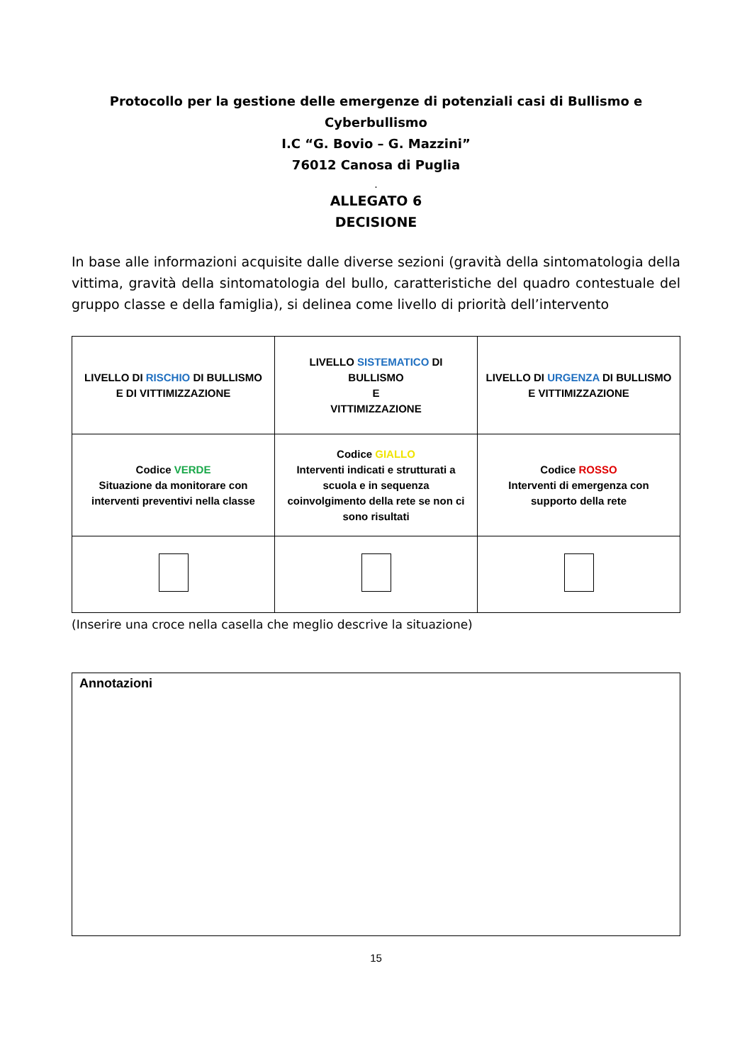Protocollo per la gestione delle emergenze di potenziali casi di Bullismo e Cyberbullismo
I.C “G. Bovio – G. Mazzini”
76012 Canosa di Puglia
.
ALLEGATO 6
DECISIONE
In base alle informazioni acquisite dalle diverse sezioni (gravità della sintomatologia della vittima, gravità della sintomatologia del bullo, caratteristiche del quadro contestuale del gruppo classe e della famiglia), si delinea come livello di priorità dell’intervento
| LIVELLO DI RISCHIO DI BULLISMO E DI VITTIMIZZAZIONE | LIVELLO SISTEMATICO DI BULLISMO E VITTIMIZZAZIONE | LIVELLO DI URGENZA DI BULLISMO E VITTIMIZZAZIONE |
| Codice VERDE Situazione da monitorare con interventi preventivi nella classe | Codice GIALLO Interventi indicati e strutturati a scuola e in sequenza coinvolgimento della rete se non ci sono risultati | Codice ROSSO Interventi di emergenza con supporto della rete |
(Inserire una croce nella casella che meglio descrive la situazione)
Annotazioni
15